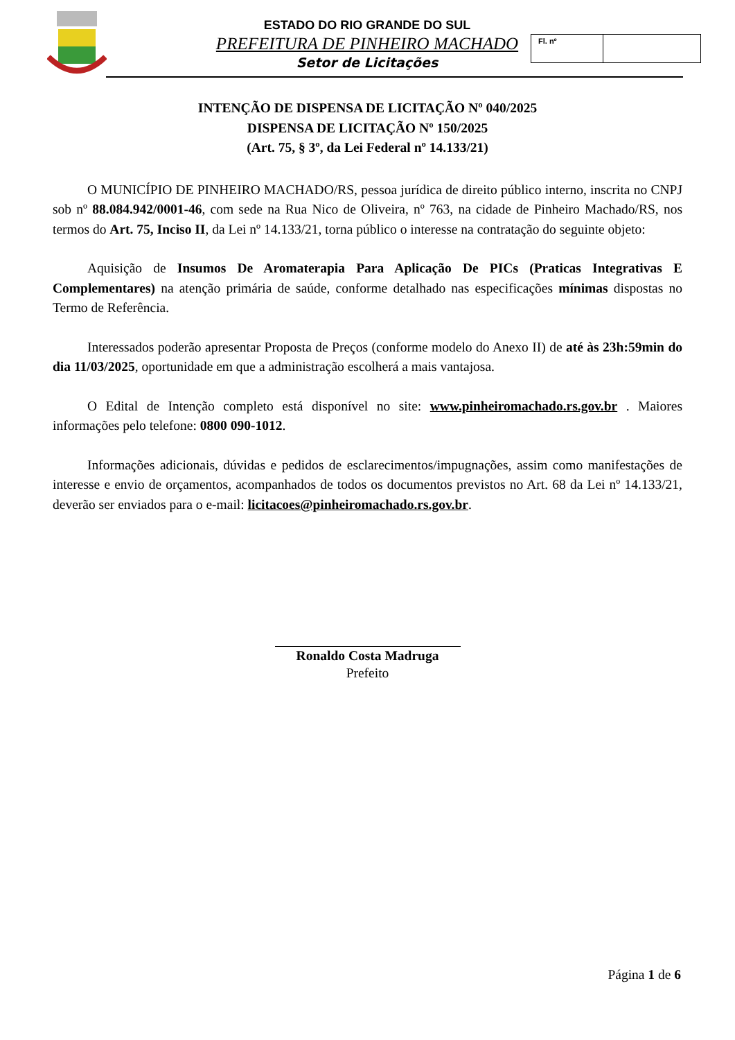ESTADO DO RIO GRANDE DO SUL
PREFEITURA DE PINHEIRO MACHADO
Setor de Licitações
Fl. nº
INTENÇÃO DE DISPENSA DE LICITAÇÃO Nº 040/2025
DISPENSA DE LICITAÇÃO Nº 150/2025
(Art. 75, § 3º, da Lei Federal nº 14.133/21)
O MUNICÍPIO DE PINHEIRO MACHADO/RS, pessoa jurídica de direito público interno, inscrita no CNPJ sob nº 88.084.942/0001-46, com sede na Rua Nico de Oliveira, nº 763, na cidade de Pinheiro Machado/RS, nos termos do Art. 75, Inciso II, da Lei nº 14.133/21, torna público o interesse na contratação do seguinte objeto:
Aquisição de Insumos De Aromaterapia Para Aplicação De PICs (Praticas Integrativas E Complementares) na atenção primária de saúde, conforme detalhado nas especificações mínimas dispostas no Termo de Referência.
Interessados poderão apresentar Proposta de Preços (conforme modelo do Anexo II) de até às 23h:59min do dia 11/03/2025, oportunidade em que a administração escolherá a mais vantajosa.
O Edital de Intenção completo está disponível no site: www.pinheiromachado.rs.gov.br . Maiores informações pelo telefone: 0800 090-1012.
Informações adicionais, dúvidas e pedidos de esclarecimentos/impugnações, assim como manifestações de interesse e envio de orçamentos, acompanhados de todos os documentos previstos no Art. 68 da Lei nº 14.133/21, deverão ser enviados para o e-mail: licitacoes@pinheiromachado.rs.gov.br.
Ronaldo Costa Madruga
Prefeito
Página 1 de 6